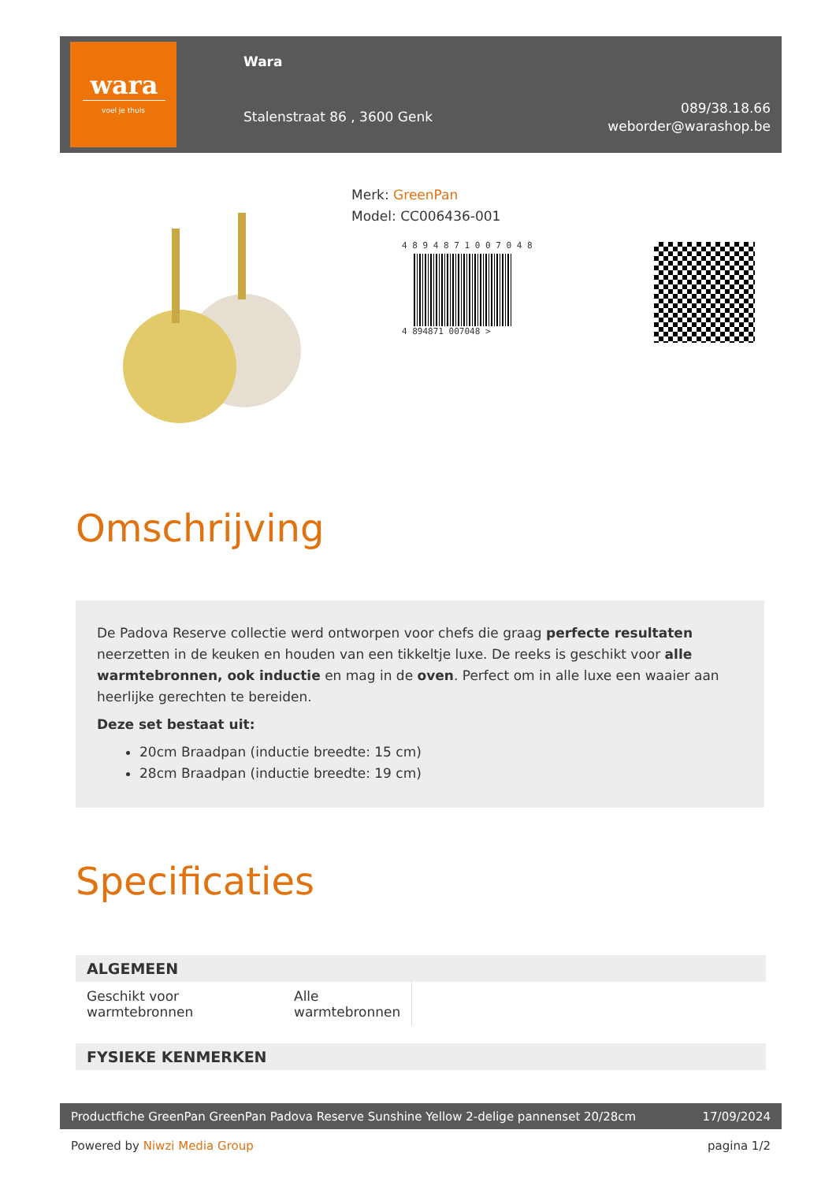wara
voel je thuis
Wara
Stalenstraat 86 , 3600 Genk
089/38.18.66
weborder@warashop.be
Merk: GreenPan
Model: CC006436-001
4 8 9 4 8 7 1 0 0 7 0 4 8
4 894871 007048 >
Omschrijving
De Padova Reserve collectie werd ontworpen voor chefs die graag perfecte resultaten neerzetten in de keuken en houden van een tikkeltje luxe. De reeks is geschikt voor alle warmtebronnen, ook inductie en mag in de oven. Perfect om in alle luxe een waaier aan heerlijke gerechten te bereiden.
Deze set bestaat uit:
20cm Braadpan (inductie breedte: 15 cm)
28cm Braadpan (inductie breedte: 19 cm)
Specificaties
| ALGEMEEN | | |
| --- | --- | --- |
| Geschikt voor warmtebronnen | Alle warmtebronnen | |
| FYSIEKE KENMERKEN | | |
Productfiche GreenPan GreenPan Padova Reserve Sunshine Yellow 2-delige pannenset 20/28cm 17/09/2024
Powered by Niwzi Media Group pagina 1/2